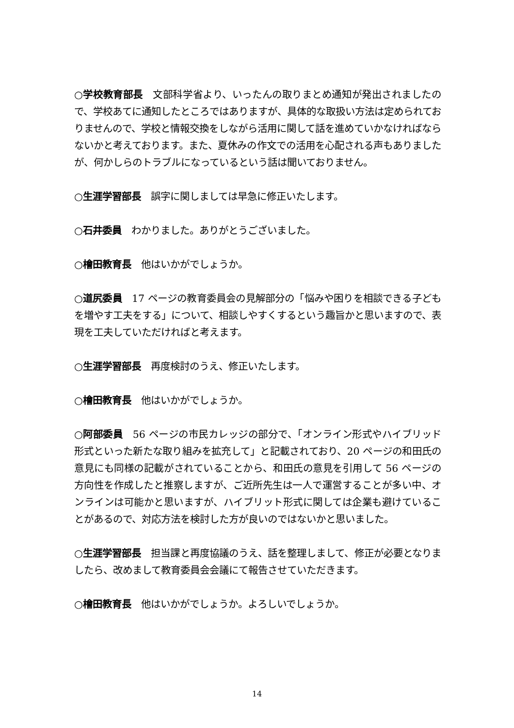○学校教育部長　文部科学省より、いったんの取りまとめ通知が発出されましたので、学校あてに通知したところではありますが、具体的な取扱い方法は定められておりませんので、学校と情報交換をしながら活用に関して話を進めていかなければならないかと考えております。また、夏休みの作文での活用を心配される声もありましたが、何かしらのトラブルになっているという話は聞いておりません。
○生涯学習部長　誤字に関しましては早急に修正いたします。
○石井委員　わかりました。ありがとうございました。
○檜田教育長　他はいかがでしょうか。
○道尻委員　17 ページの教育委員会の見解部分の「悩みや困りを相談できる子どもを増やす工夫をする」について、相談しやすくするという趣旨かと思いますので、表現を工夫していただければと考えます。
○生涯学習部長　再度検討のうえ、修正いたします。
○檜田教育長　他はいかがでしょうか。
○阿部委員　56 ページの市民カレッジの部分で、「オンライン形式やハイブリッド形式といった新たな取り組みを拡充して」と記載されており、20 ページの和田氏の意見にも同様の記載がされていることから、和田氏の意見を引用して 56 ページの方向性を作成したと推察しますが、ご近所先生は一人で運営することが多い中、オンラインは可能かと思いますが、ハイブリット形式に関しては企業も避けていることがあるので、対応方法を検討した方が良いのではないかと思いました。
○生涯学習部長　担当課と再度協議のうえ、話を整理しまして、修正が必要となりましたら、改めまして教育委員会会議にて報告させていただきます。
○檜田教育長　他はいかがでしょうか。よろしいでしょうか。
14